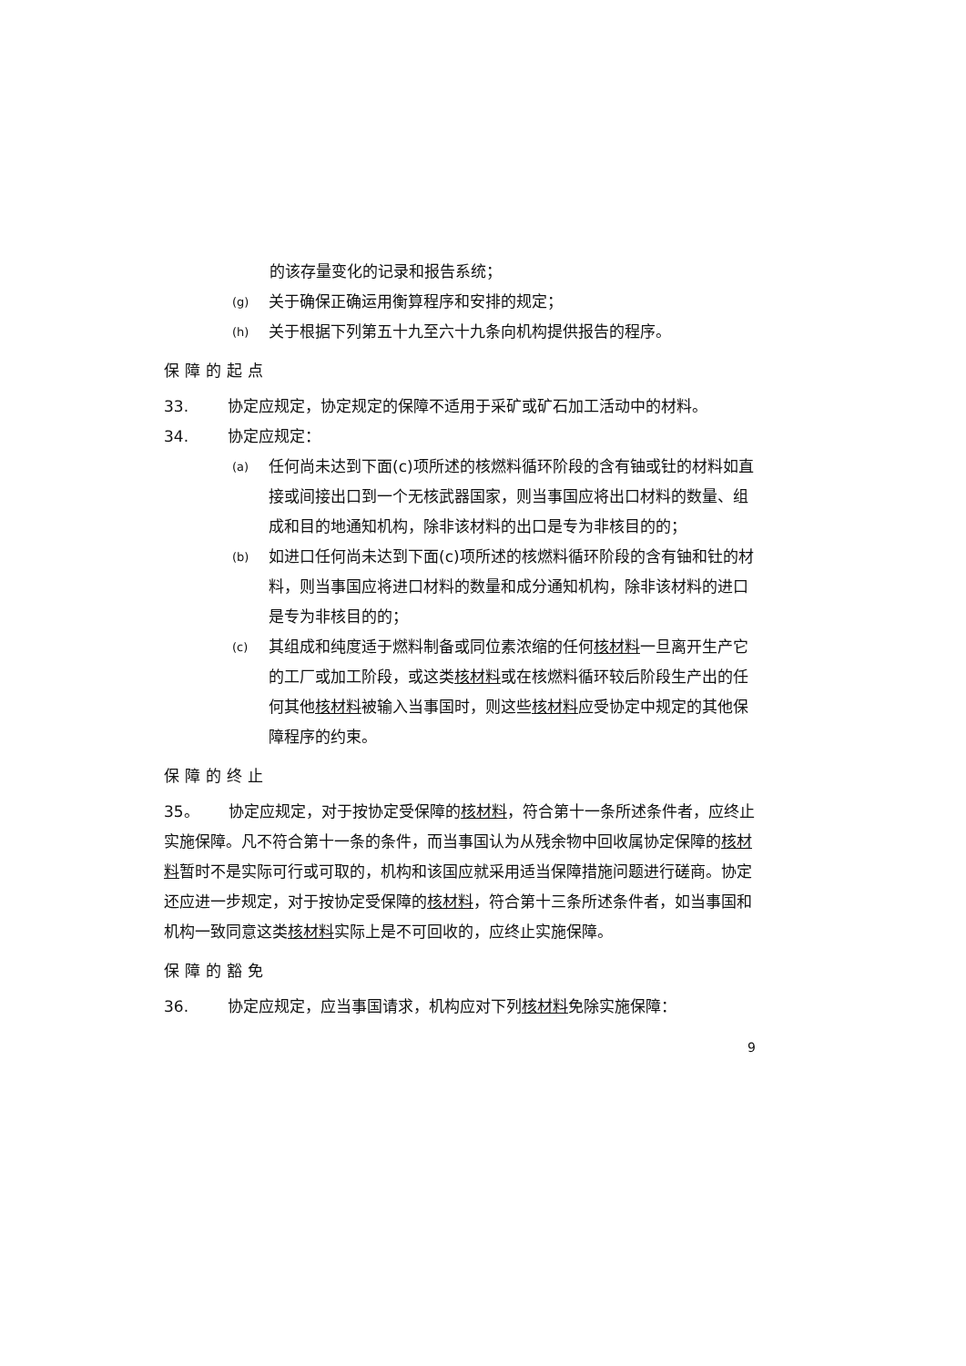的该存量变化的记录和报告系统；
(g) 关于确保正确运用衡算程序和安排的规定；
(h) 关于根据下列第五十九至六十九条向机构提供报告的程序。
保障的起点
33. 协定应规定，协定规定的保障不适用于采矿或矿石加工活动中的材料。
34. 协定应规定：
(a) 任何尚未达到下面(c)项所述的核燃料循环阶段的含有铀或钍的材料如直接或间接出口到一个无核武器国家，则当事国应将出口材料的数量、组成和目的地通知机构，除非该材料的出口是专为非核目的的；
(b) 如进口任何尚未达到下面(c)项所述的核燃料循环阶段的含有铀和钍的材料，则当事国应将进口材料的数量和成分通知机构，除非该材料的进口是专为非核目的的；
(c) 其组成和纯度适于燃料制备或同位素浓缩的任何核材料一旦离开生产它的工厂或加工阶段，或这类核材料或在核燃料循环较后阶段生产出的任何其他核材料被输入当事国时，则这些核材料应受协定中规定的其他保障程序的约束。
保障的终止
35。 协定应规定，对于按协定受保障的核材料，符合第十一条所述条件者，应终止实施保障。凡不符合第十一条的条件，而当事国认为从残余物中回收属协定保障的核材料暂时不是实际可行或可取的，机构和该国应就采用适当保障措施问题进行磋商。协定还应进一步规定，对于按协定受保障的核材料，符合第十三条所述条件者，如当事国和机构一致同意这类核材料实际上是不可回收的，应终止实施保障。
保障的豁免
36. 协定应规定，应当事国请求，机构应对下列核材料免除实施保障：
9